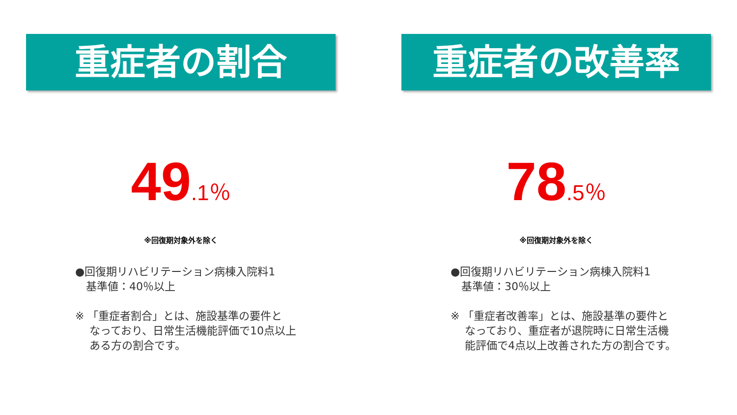重症者の割合
49.1％
※回復期対象外を除く
●回復期リハビリテーション病棟入院料1
　基準値：40％以上
※ 「重症者割合」とは、施設基準の要件と
　 なっており、日常生活機能評価で10点以上
　 ある方の割合です。
重症者の改善率
78.5％
※回復期対象外を除く
●回復期リハビリテーション病棟入院料1
　基準値：30％以上
※ 「重症者改善率」とは、施設基準の要件と
　 なっており、重症者が退院時に日常生活機
　 能評価で4点以上改善された方の割合です。